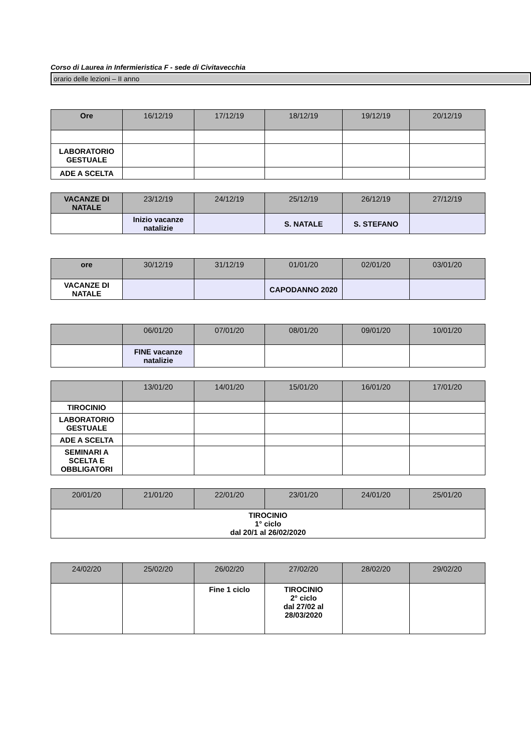Corso di Laurea in Infermieristica F - sede di Civitavecchia
orario delle lezioni – II anno
| Ore | 16/12/19 | 17/12/19 | 18/12/19 | 19/12/19 | 20/12/19 |
| --- | --- | --- | --- | --- | --- |
| LABORATORIO GESTUALE | | | | | |
| ADE A SCELTA | | | | | |
| VACANZE DI NATALE | 23/12/19 | 24/12/19 | 25/12/19 | 26/12/19 | 27/12/19 |
| --- | --- | --- | --- | --- | --- |
| | Inizio vacanze natalizie | | S. NATALE | S. STEFANO | |
| ore | 30/12/19 | 31/12/19 | 01/01/20 | 02/01/20 | 03/01/20 |
| --- | --- | --- | --- | --- | --- |
| VACANZE DI NATALE | | | CAPODANNO 2020 | | |
| | 06/01/20 | 07/01/20 | 08/01/20 | 09/01/20 | 10/01/20 |
| --- | --- | --- | --- | --- | --- |
| | FINE vacanze natalizie | | | | |
| | 13/01/20 | 14/01/20 | 15/01/20 | 16/01/20 | 17/01/20 |
| --- | --- | --- | --- | --- | --- |
| TIROCINIO | | | | | |
| LABORATORIO GESTUALE | | | | | |
| ADE A SCELTA | | | | | |
| SEMINARI A SCELTA E OBBLIGATORI | | | | | |
| 20/01/20 | 21/01/20 | 22/01/20 | 23/01/20 | 24/01/20 | 25/01/20 |
| --- | --- | --- | --- | --- | --- |
| TIROCINIO 1° ciclo dal 20/1 al 26/02/2020 | | | | | |
| 24/02/20 | 25/02/20 | 26/02/20 | 27/02/20 | 28/02/20 | 29/02/20 |
| --- | --- | --- | --- | --- | --- |
| | | Fine 1 ciclo | TIROCINIO 2° ciclo dal 27/02 al 28/03/2020 | | |